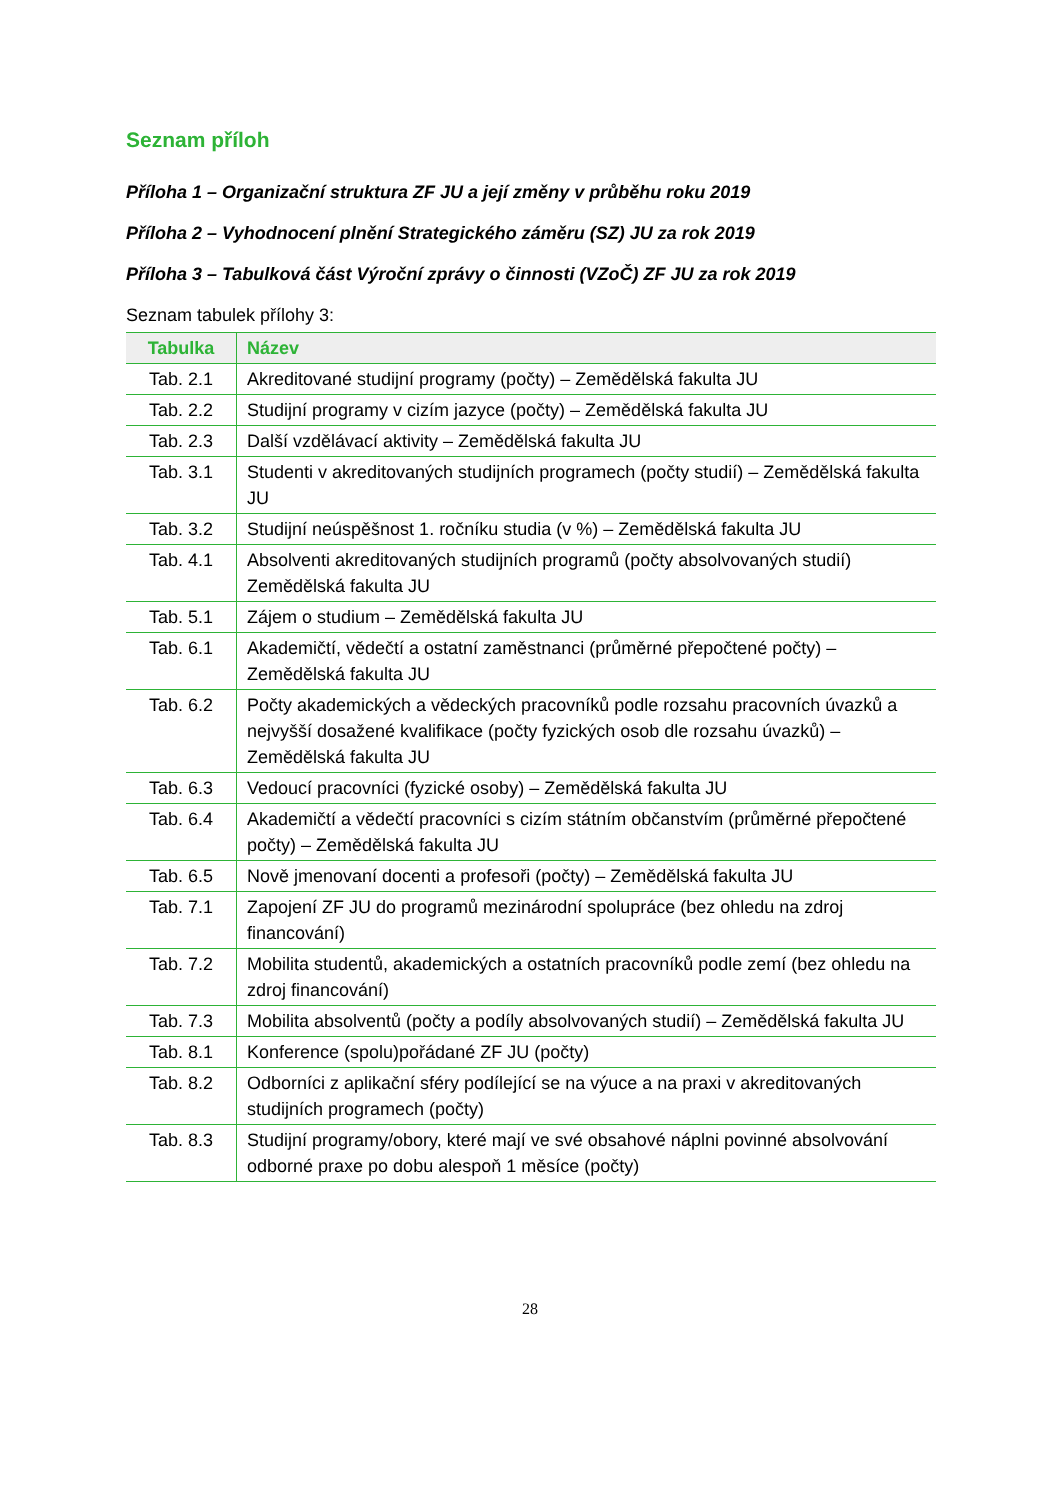Seznam příloh
Příloha 1 – Organizační struktura ZF JU a její změny v průběhu roku 2019
Příloha 2 – Vyhodnocení plnění Strategického záměru (SZ) JU za rok 2019
Příloha 3 – Tabulková část Výroční zprávy o činnosti (VZoČ) ZF JU za rok 2019
Seznam tabulek přílohy 3:
| Tabulka | Název |
| --- | --- |
| Tab. 2.1 | Akreditované studijní programy (počty) – Zemědělská fakulta JU |
| Tab. 2.2 | Studijní programy v cizím jazyce (počty) – Zemědělská fakulta JU |
| Tab. 2.3 | Další vzdělávací aktivity – Zemědělská fakulta JU |
| Tab. 3.1 | Studenti v akreditovaných studijních programech (počty studií) – Zemědělská fakulta JU |
| Tab. 3.2 | Studijní neúspěšnost 1. ročníku studia (v %) – Zemědělská fakulta JU |
| Tab. 4.1 | Absolventi akreditovaných studijních programů (počty absolvovaných studií) Zemědělská fakulta JU |
| Tab. 5.1 | Zájem o studium – Zemědělská fakulta JU |
| Tab. 6.1 | Akademičtí, vědečtí a ostatní zaměstnanci (průměrné přepočtené počty) – Zemědělská fakulta JU |
| Tab. 6.2 | Počty akademických a vědeckých pracovníků podle rozsahu pracovních úvazků a nejvyšší dosažené kvalifikace (počty fyzických osob dle rozsahu úvazků) – Zemědělská fakulta JU |
| Tab. 6.3 | Vedoucí pracovníci (fyzické osoby) – Zemědělská fakulta JU |
| Tab. 6.4 | Akademičtí a vědečtí pracovníci s cizím státním občanstvím (průměrné přepočtené počty) – Zemědělská fakulta JU |
| Tab. 6.5 | Nově jmenovaní docenti a profesoři (počty) – Zemědělská fakulta JU |
| Tab. 7.1 | Zapojení ZF JU do programů mezinárodní spolupráce (bez ohledu na zdroj financování) |
| Tab. 7.2 | Mobilita studentů, akademických a ostatních pracovníků podle zemí (bez ohledu na zdroj financování) |
| Tab. 7.3 | Mobilita absolventů (počty a podíly absolvovaných studií) – Zemědělská fakulta JU |
| Tab. 8.1 | Konference (spolu)pořádané ZF JU (počty) |
| Tab. 8.2 | Odborníci z aplikační sféry podílející se na výuce a na praxi v akreditovaných studijních programech (počty) |
| Tab. 8.3 | Studijní programy/obory, které mají ve své obsahové náplni povinné absolvování odborné praxe po dobu alespoň 1 měsíce (počty) |
28